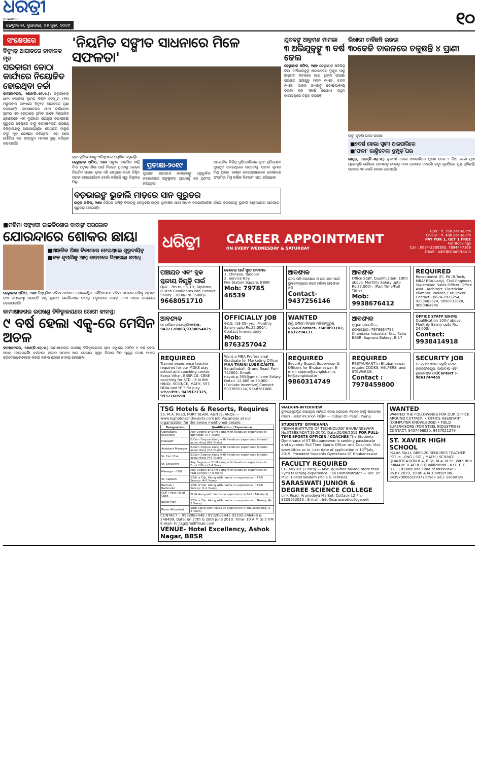ଧରିତ୍ରୀ
DHARITRI
ଢେଙ୍କାନାଳ, ବୁଧବାର, ୨୬ ଜୁନ, ୨୦୧୯
୧୦
ସଂକ୍ଷେପରେ
ବିଦ୍ୟୁତ୍ ଆଘାତରେ ନାବାଳକ ମୃତ
ସରକାରୀ କୋଠା କାର୍ଯ୍ୟରେ ନିୟୋଜିତ ହୋଇଥିବା ଚର୍ଚ୍ଚା
କାମାକ୍ଷାନଗର, ୨୫ା୬(ଡି.ଏନ୍.ଏ.): କଙ୍କାଡ଼ାହାଡ଼ ଥାନା ବଦାଜିଆ ଗ୍ରାମର ବିପିନ ହେମ୍ବ୍ରମ (୧୭) ମଙ୍ଗଳବାର ସନ୍ଧ୍ୟାରେ ବିଦ୍ୟୁତ୍ ଆଘାତରେ ପ୍ରାଣ ହରାଇଛନ୍ତି। କାମାକ୍ଷାନଗର ଥାନା ବାଲିକୋଟ ଗ୍ରାମର ଏକ କୋଠାରେ ଶ୍ରମିକ ଭାବେ ନିୟୋଜିତ ଥିବାବେଳେ ଏହି ଦୁର୍ଘଟଣା ଘଟିଥିବା ଜଣାପଡ଼ିଛି। ଗୁରୁତର ଅବସ୍ଥାରେ ତାଙ୍କୁ କାମାକ୍ଷାନଗର ଉପଖଣ୍ଡ ଚିକିତ୍ସାଳୟକୁ ଅଣାଯାଇଥିଲା। ସେଠାରେ ଡାକ୍ତର ତାଙ୍କୁ ମୃତ ଘୋଷଣା କରିଥିଲେ। ଏହା ପରେ ପୋଲିସ ଏକ ଅପମୃତ୍ୟୁ ମାମଲା ରୁଜୁ କରିଥିବା ଜଣାପଡ଼ିଛି।
'ନିୟମିତ ସଙ୍ଗୀତ ସାଧନାରେ ମିଳେ ସଫଳତା'
କୃତୀ ପ୍ରତିଯୋଗୀଙ୍କୁ ଅତିଥିମାନେ ସମ୍ବର୍ଦ୍ଧିତ କରୁଛନ୍ତି।
ଢେଙ୍କାନାଳ ଅଫିସ, ୨୫ା୬ ସଙ୍ଗୀତ ମାନସିକ ଶାନ୍ତି ଦିଏ। ସଙ୍ଗୀତ ଶିକ୍ଷା ପାଇଁ ନିରନ୍ତର ପ୍ରଚେଷ୍ଟା ଲୋଡ଼ା। ନିୟମିତ ସାଧନା ଦ୍ୱାରା ଏହି କ୍ଷେତ୍ରରେ ଜଣେ ନିଶ୍ଚିତ ସଫଳ ହୋଇପାରିବେ ବୋଲି କହିଛନ୍ତି ଗୁରୁ ବିଶ୍ୱନାଥ ମିଶ୍ର।
ପ୍ରତୀକ୍ଷା-୨୦୧୯
ସୁଯୋଗ ପାଇଥାଏ। କଳାକାରଙ୍କୁ ପ୍ରୋତ୍ସାହିତ କରାଇବାରେ ଅନୁଷ୍ଠାନର ପ୍ରୟାସକୁ ସେ ପ୍ରଶଂସା କରିଥିଲେ।
ଆୟୋଜିତ ବିଭିନ୍ନ ପ୍ରତିଯୋଗିତାର କୃତୀ ପ୍ରତିଯୋଗୀ ପୁରସ୍କୃତ ହୋଇଥିଲେ। ଉପଦେଷ୍ଟା ଯତୀନ କୁମାର ମିଶ୍ର ସ୍ୱାଗତ ଭାଷଣ ଦେଇଥିବାବେଳେ କୋଷାଧ୍ୟକ୍ଷ ସଂଘମିତ୍ରା ମିଶ୍ର ବାର୍ଷିକ ବିବରଣୀ ପାଠ କରିଥିଲେ।
ବଡ଼ଭାଇଙ୍କ ଭୁଜାଲି ମାଡ଼ରେ ସାନ ଗୁରୁତର
ଭଦ୍ରକ ଅଫିସ, ୨୫ା୬ ପୈଠକ ସମ୍ପତ୍ତି ବିବାଦକୁ କେନ୍ଦ୍ରକରି ଭଦ୍ରକ ଗ୍ରାମାଞ୍ଚଳ ଥାନା ଅଧୀନ ନଇପାରିଗଡିଆ ଗାଁରେ ବଡଭାଇଙ୍କ ଭୁଜାଲି ଆକ୍ରମଣରେ ସାନଭାଇ ଗୁରୁତର ହୋଇଛନ୍ତି।
ଯୁବକଙ୍କୁ ଆକ୍ରମଣ ମାମଲା
୩ ଅଭିଯୁକ୍ତଙ୍କୁ ୩ ବର୍ଷ ଜେଲ
ଢେଙ୍କାନାଳ ଅଫିସ, ୨୫ା୬ ଢେଙ୍କାନାଳ ଅତିରିକ୍ତ ଜିଲା ଦୌରାଜଜ୍ଜଙ୍କ ଅଦାଲତରେ ଦୁଷ୍କୃତ ସାହୁ ଆକ୍ରମଣ ମାମଲାର ରାୟ ପ୍ରକାଶ ପାଇଛି। ଘଟଣାର ଅଭିଯୁକ୍ତ ମଦନ ନାଏକ, ଚନ୍ଦନ ନାଏକ, ରାଜନ ନାଏକଙ୍କୁ ଦୋଷୀସାବ୍ୟସ୍ତ କରିବା ସହ ୩ବର୍ଷ ଲେଖାଏ ସଶ୍ରମ କାରାଦଣ୍ଡରେ ଦଣ୍ଡିତ କରିଛନ୍ତି।
ଭିଖାରୀ ଚାହିଁଛନ୍ତି ଉଉରା
୩୦କେଜି ଚାଉଳରେ ଚଳୁଛନ୍ତି ୪ ପ୍ରାଣୀ
ଭଙ୍ଗା କୁଡ଼ିଆ ଘରେ ଉଉରା।
■୨ବର୍ଷ ହେଲା ସ୍ୱାମୀ ଆରପାରିରେ
■'ଫନୀ' ଭାଙ୍ଗିଦେଲା ଝୁମ୍ପୁଡ଼ି ଘର
ଭାପୁର, ୨୫ା୬(ଡି.ଏନ୍.ଏ.) ଦୁଇବର୍ଷ ହେଲା ଆରପାରିରେ ସ୍ୱାମୀ। ଘରେ ୨ ଝିଅ, ଜଣେ ପୁଅ। ମୁଲମଜୁରି ଲାଗିଲେ ସେମାନଙ୍କ ପେଟକୁ ଦାନା ଯୋଗାଡ଼ ହେଉଛି। ଭଙ୍ଗା କୁଡ଼ିଆରେ ମୁଣ୍ଡ ଗୁଞ୍ଜିଛନ୍ତି। ସରକାର ୩୦ କେଜି ଚାଉଳ ଦେଉଛନ୍ତି।
■ମହିମା ସନ୍ନ୍ୟାସୀ ରାଜକିଶୋର ବାବାଙ୍କ ପରଲୋକ
ଯୋରନ୍ଦାରେ ଶୋକର ଛାୟା
■ଆଞ୍ଚଳିକ ଶିକ୍ଷା ବିକାଶରେ ନେଇଥିଲେ ଗୁରୁଦାୟିତ୍ୱ
■ବଡ଼ କୃପାସିନ୍ଧୁ ଆମ୍ବ କାନନରେ ଦିଆଗଲା ସମାଧି
ଢେଙ୍କାନାଳ ଅଫିସ, ୨୫ା୬ ବିଶ୍ୱପ୍ରସିଦ୍ଧ ମହିମା ଧର୍ମପୀଠ ଯୋରନ୍ଦାସ୍ଥିତ କୌପିନଧାରୀ ମହିମା ସମାଜର ବରିଷ୍ଠ ସନ୍ନ୍ୟାସୀ ତଥା ଉପଦେଷ୍ଟା ସଭାପତି ସାଧୁ ଶ୍ରୀମଦ୍ ରାଜକିଶୋର ବାବାଙ୍କ ମଙ୍ଗଳବାର ମଧ୍ୟାହ୍ନ ୧୨ଟା ୨୦ରେ ପରଲୋକ ହୋଇଯାଇଛି।
କାମାକ୍ଷାନଗର ଉପଖଣ୍ଡ ଚିକିତ୍ସାଳୟରେ ରୋଗୀ ହୀନସ୍ତା
୯ ବର୍ଷ ହେଲା ଏକ୍ସ-ରେ ମେସିନ ଅଚଳ
କାମାକ୍ଷାନଗର, ୨୫ା୬(ଡି.ଏନ୍.ଏ.) କାମାକ୍ଷାନଗର ଉପଖଣ୍ଡ ଚିକିତ୍ସାଳୟରେ ଥିବା ଏକ୍ସ-ରେ ମେସିନ ୯ ବର୍ଷ ହେଲା ଅଚଳ ହୋଇପଡ଼ିଛି। କର୍ମଚାରୀ ଅଭାବ ସମସ୍ୟା ଆଳ ଦେଖାଇ ସ୍ୱାସ୍ଥ୍ୟ ବିଭାଗ ନିଜ ମୁଣ୍ଡରୁ ଦୋଷ ବାହାର କରିଦେଉଥିବାବେଳେ ହଜାର ହଜାର ରୋଗୀ ହୀନସ୍ତା ହେଉଛନ୍ତି।
ଧରିତ୍ରୀ
CAREER APPOINTMENT
ON EVERY WEDNESDAY & SATURDAY
B/W : ₹. 350 per sq.cm
Colour : ₹. 400 per sq.cm
PAY FOR 1, GET 1 FREE
For Bookings
Call : 0674-2580385, 7894447169
Email : advt@dharitri.com
ପଞ୍ଚାୟତ ଏବଂ ବ୍ଲକ ସ୍ତରୀୟ ନିଯୁକ୍ତି ପାଇଁ
Quli : 7th to +3, ITI, Diploma, B.Tech Candidates can Contact Salary : 7000/- to 35000/-
9668051710
ହୋଟେଲ ପାଇଁ ଷ୍ଟାଫ୍ ଆବଶ୍ୟକ
1. Chinese, Tandoor
2. Service Boy
Fire Station Square, BBSR
Mob: 79785 46539
ଆବଶ୍ୟକ
ଘରେ ରହି ରୋଷେଇ ଓ ଘର କାମ ପାଇଁ ଭୁବନେଶ୍ୱରରେ ଜଣେ ମହିଳା ଆବଶ୍ୟକ ଅଛି
Contact- 9437256146
ଆବଶ୍ୟକ
Office Staff, Qualification: 10th/ above. Monthly Salary upto Rs.27,000/-. (Part Time/Full Time)
Mob: 9938676412
REQUIRED
Receptionist (F), PA (B.Tech/ MBA/ BBA Lady), Civil Engineer, Supervisor, Sales Officer, Office Asst., Architect, Electrician, Plumber, Welder, Car Driver. Contact:- 0674-2973254, 9238482524, 9090732020, 9090964245
ଆବଶ୍ୟକ
ମା ତାରିଣୀ କାଉନ୍ସେଲିଂMOB-9437178883,9338054025
OFFICIALLY JOB
ବୟସ: (18-35) yrs., Monthly Salary upto Rs.25,000/-. Contact Immediately
Mob: 8763257042
WANTED
ଲଣ୍ଡ୍ରି କମ୍ପାନୀ ନିମନ୍ତେ ମହିଳା/ପୁରୁଷ, ଡ୍ରାଇଭରContact- 7609893102, 8637294131
ଆବଶ୍ୟକ
ସୁପ୍ରଭା ବେକେରି — ଯୋଗାଯୋଗ:-7978664755 Chandaka Industrial Est., Patia BBSR, Suprava Bakery, B-17
OFFICE STAFF ଆବଶ୍ୟକ
Qualification 10th/ above, Monthly Salary upto Rs. 24,000/-.
Contact: 9938414918
REQUIRED
Trained experience teacher required for our MDKS play school and coaching center, Satya Vihar, BBSR-10. CBSE coaching for STD - 3 to 8th HINDI, SCIENCE, MATH, SST, ODIA and NTT for play schoolPH:- 9439177325, 9937160598
Want a MBA Professional Graduate for Marketing Officer
MAA TARINI LUBRICANTS, Saradhabali, Grand Road, Puri-752002. Email: nayak.p.555@gmail.com Salary Detail: 12,000 to 30,000 (Exclude Incentive) Contact: 9337695134, 9348781006
REQUIRED
Security Guard, Supervisor & Officers for Bhubaneswar. E-mail: sbjena@avnglobal.in, hr@avnglobal.in
9860314749
REQUIRED
RESTAURANT in Bhubaneswar require COOKS, HELPERS, and STEWARDS.
Contact : 7978459800
SECURITY JOB
GISS ଆବଶ୍ୟକ କରୁଛି କଟକ, ଜଗତସିଂହପୁର, ପାରାଦୀପ ଏବଂ ଭୁବନେଶ୍ୱର ପାଇଁContact :- 9861744455
TSG Hotels & Resorts, Requires
25, M.A. Road, PORT BLAIR, A&N ISLANDS — www.tsghotelsandresorts.com Job Vacancies at our organization for the below mentioned details:-
| Designation | Qualification / Experience |
| --- | --- |
| Operations Executive | Any Degree or BHM along with hands on experience in operation (3-4 Years) |
| Manager | B.Com Degree along with hands on experience in hotel accounting (8-9 Years) |
| Assistant Manager | B.Com Degree along with hands on experience in hotel accounting (7-8 Years) |
| Sr. Exe / Exe | B.Com Degree along with hands on experience in hotel accounting (4-6 Years) |
| Sr. Executive | Any Degree or BHM along with hands on experience in Front Office (3-4 Years) |
| Manager - F&B | Any Degree or BHM along with hands on experience in F&B Service (7-8 Years) |
| Sr. Captain | 12th or Dip. Along with hands on experience in F&B Service (4-5 Years) |
| Barman / Bartender | 12th or Dip. Along with hands on experience in F&B Service (1-2 Years) |
| CDP / Asst. Head Cook | BHM along with hands on experience in F&B (7-8 Years) |
| Baker Man | 12th or Dip. Along with hands on experience in Bakery (4-5 Years) |
| Room Attendant | 10th Along with hands on experience in Housekeeping (1-2 Years) |
CONTACT :- 9932082440 / 9932082443 03192-246488 & 246499, Date: on 27th & 28th June 2019, Time- 10 A.M to 3 P.M E-mail- hr_tsg@rediffmail.com
VENUE- Hotel Excellency, Ashok Nagar, BBSR
WALK-IN-INTERVIEW
ଭୁବନେଶ୍ୱରସ୍ଥିତ ପେଟ୍ରୋଲ ପମ୍ପରେ ତେଲ ପକାଇବା ନିମନ୍ତେ ବ୍ୟକ୍ତି ଆବଶ୍ୟକ। ଦରମା - ମୋଟ ୧୨,୨୦୦/- ମାସିକ — Indian Oil Petrol Pump
STUDENTS' GYMKHANA
INDIAN INSTITUTE OF TECHNOLOGY BHUBANESWAR No.IITBBS/ADVT.19-20/01 Date:20/06/2019 FOR FULL-TIME SPORTS OFFICER / COACHES The Students Gymkhana of IIT Bhubaneswar is seeking passionate and dynamic Full Time Sports Officer and Coaches. Visit www.iitbbs.ac.in, Last date of application is 10<sup>th</sup>July, 2019. President Students Gymkhana IIT Bhubaneswar
FACULTY REQUIRED
CHEMISTRY (2 no's) — Msc. qualified having more than 5yr's teaching experience. Lab Demonstrator — Bsc. or MSc. Hostel Wadern (Male & Female).
SARASWATI JUNIOR & DEGREE SCIENCE COLLEGE
Link Road, Arunodoya Market, Cuttack-12 Ph.- 8328952020 : E-mail : info@saraswaticollege.net
WANTED
WANTED THE FOLLOWINGS FOR OUR OFFICE AROUND CUTTACK. • OFFICE ASSISTANT (COMPUTER KNOWLEDGE) • FIELD SUPERVISORS (FOR STEEL INDUSTRIES) CONTACT: 9437496020, 9437021279
ST. XAVIER HIGH SCHOOL
PALAS PALLI, BBSR-20 REQUIRES TEACHER PGT in - ENG / SST / MATH / SCIENCE QUALIFICATION B.A, B.Sc, M.A, M.Sc, With BEd PRIMARY TEACHER Qualification - NTT, C.T., D.EL.Ed Date and Time of Interview :- 05.07.2019, 10:00 A.M. Contact No.- 9439700065/9937737585 Sd./- Secretary